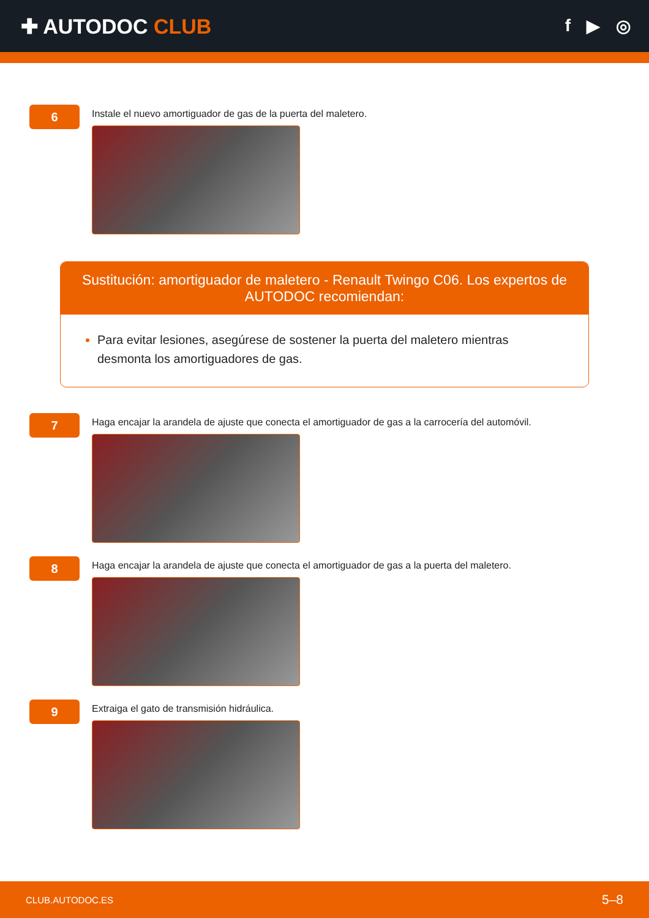✚ AUTODOC CLUB
f ▶ ◎
6
Instale el nuevo amortiguador de gas de la puerta del maletero.
Sustitución: amortiguador de maletero - Renault Twingo C06. Los expertos de AUTODOC recomiendan:
Para evitar lesiones, asegúrese de sostener la puerta del maletero mientras desmonta los amortiguadores de gas.
7
Haga encajar la arandela de ajuste que conecta el amortiguador de gas a la carrocería del automóvil.
8
Haga encajar la arandela de ajuste que conecta el amortiguador de gas a la puerta del maletero.
9
Extraiga el gato de transmisión hidráulica.
CLUB.AUTODOC.ES 5–8